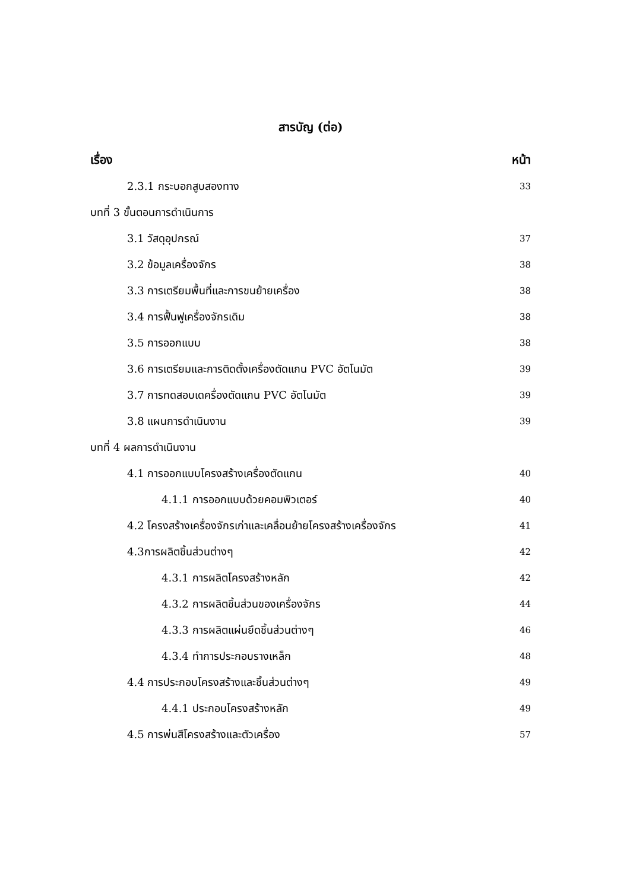สารบัญ (ต่อ)
เรื่อง หน้า
2.3.1 กระบอกสูบสองทาง 33
บทที่ 3 ขั้นตอนการดำเนินการ
3.1 วัสดุอุปกรณ์ 37
3.2 ข้อมูลเครื่องจักร 38
3.3 การเตรียมพื้นที่และการขนย้ายเครื่อง 38
3.4 การฟื้นฟูเครื่องจักรเดิม 38
3.5 การออกแบบ 38
3.6 การเตรียมและการติดตั้งเครื่องตัดแกน PVC อัตโนมัต 39
3.7 การทดสอบเดครื่องตัดแกน PVC อัตโนมัต 39
3.8 แผนการดำเนินงาน 39
บทที่ 4 ผลการดำเนินงาน
4.1 การออกแบบโครงสร้างเครื่องตัดแกน 40
4.1.1 การออกแบบด้วยคอมพิวเตอร์ 40
4.2 โครงสร้างเครื่องจักรเก่าและเคลื่อนย้ายโครงสร้างเครื่องจักร 41
4.3การผลิตชิ้นส่วนต่างๆ 42
4.3.1 การผลิตโครงสร้างหลัก 42
4.3.2 การผลิตชิ้นส่วนของเครื่องจักร 44
4.3.3 การผลิตแผ่นยึดชิ้นส่วนต่างๆ 46
4.3.4 ทำการประกอบรางเหล็ก 48
4.4 การประกอบโครงสร้างและชิ้นส่วนต่างๆ 49
4.4.1 ประกอบโครงสร้างหลัก 49
4.5 การพ่นสีโครงสร้างและตัวเครื่อง 57